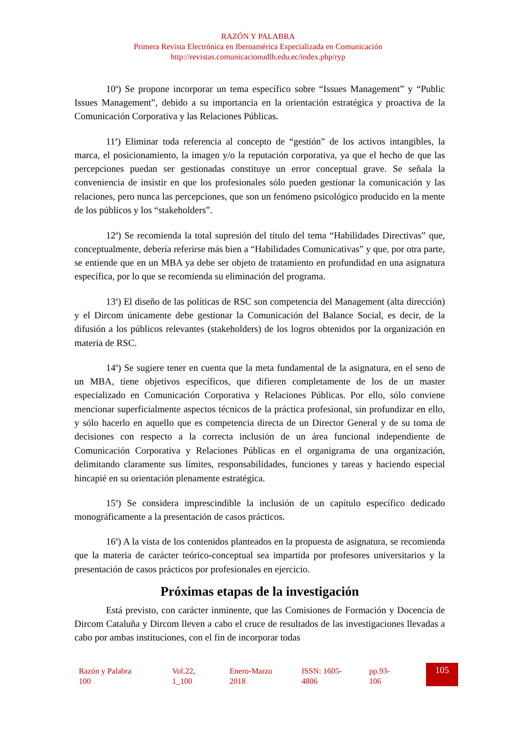RAZÓN Y PALABRA
Primera Revista Electrónica en Iberoamérica Especializada en Comunicación
http://revistas.comunicacionudlh.edu.ec/index.php/ryp
10<sup>a</sup>) Se propone incorporar un tema específico sobre “Issues Management” y “Public Issues Management”, debido a su importancia en la orientación estratégica y proactiva de la Comunicación Corporativa y las Relaciones Públicas.
11<sup>a</sup>) Eliminar toda referencia al concepto de “gestión” de los activos intangibles, la marca, el posicionamiento, la imagen y/o la reputación corporativa, ya que el hecho de que las percepciones puedan ser gestionadas constituye un error conceptual grave. Se señala la conveniencia de insistir en que los profesionales sólo pueden gestionar la comunicación y las relaciones, pero nunca las percepciones, que son un fenómeno psicológico producido en la mente de los públicos y los “stakeholders”.
12<sup>a</sup>) Se recomienda la total supresión del título del tema “Habilidades Directivas” que, conceptualmente, debería referirse más bien a “Habilidades Comunicativas” y que, por otra parte, se entiende que en un MBA ya debe ser objeto de tratamiento en profundidad en una asignatura específica, por lo que se recomienda su eliminación del programa.
13<sup>a</sup>) El diseño de las políticas de RSC son competencia del Management (alta dirección) y el Dircom únicamente debe gestionar la Comunicación del Balance Social, es decir, de la difusión a los públicos relevantes (stakeholders) de los logros obtenidos por la organización en materia de RSC.
14<sup>a</sup>) Se sugiere tener en cuenta que la meta fundamental de la asignatura, en el seno de un MBA, tiene objetivos específicos, que difieren completamente de los de un master especializado en Comunicación Corporativa y Relaciones Públicas. Por ello, sólo conviene mencionar superficialmente aspectos técnicos de la práctica profesional, sin profundizar en ello, y sólo hacerlo en aquello que es competencia directa de un Director General y de su toma de decisiones con respecto a la correcta inclusión de un área funcional independiente de Comunicación Corporativa y Relaciones Públicas en el organigrama de una organización, delimitando claramente sus límites, responsabilidades, funciones y tareas y haciendo especial hincapié en su orientación plenamente estratégica.
15<sup>a</sup>) Se considera imprescindible la inclusión de un capítulo específico dedicado monográficamente a la presentación de casos prácticos.
16<sup>a</sup>) A la vista de los contenidos planteados en la propuesta de asignatura, se recomienda que la materia de carácter teórico-conceptual sea impartida por profesores universitarios y la presentación de casos prácticos por profesionales en ejercicio.
Próximas etapas de la investigación
Está previsto, con carácter inminente, que las Comisiones de Formación y Docencia de Dircom Cataluña y Dircom lleven a cabo el cruce de resultados de las investigaciones llevadas a cabo por ambas instituciones, con el fin de incorporar todas
Razón y Palabra
100
Vol.22,
1_100
Enero-Marzo
2018
ISSN: 1605-
4806
pp.93-
106
105